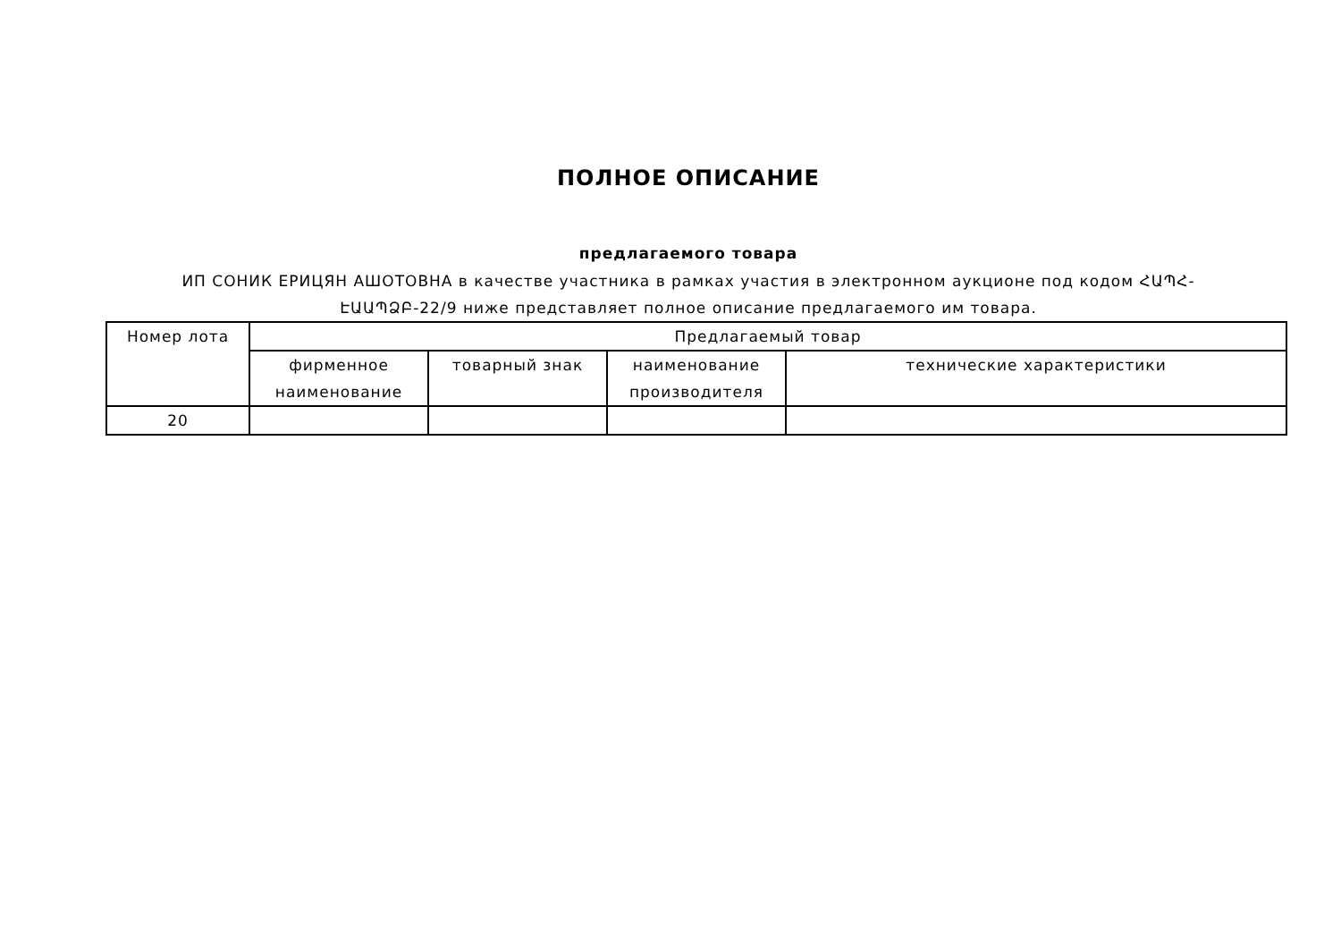ПОЛНОЕ ОПИСАНИЕ
предлагаемого товара
ИП СОНИК ЕРИЦЯН АШОТОВНА в качестве участника в рамках участия в электронном аукционе под кодом ՀԱՊՀ-ԷԱԱՊՁԲ-22/9 ниже представляет полное описание предлагаемого им товара.
| Номер лота | Предлагаемый товар | | | |
| --- | --- | --- | --- | --- |
| | фирменное наименование | товарный знак | наименование производителя | технические характеристики |
| 20 | | | | |